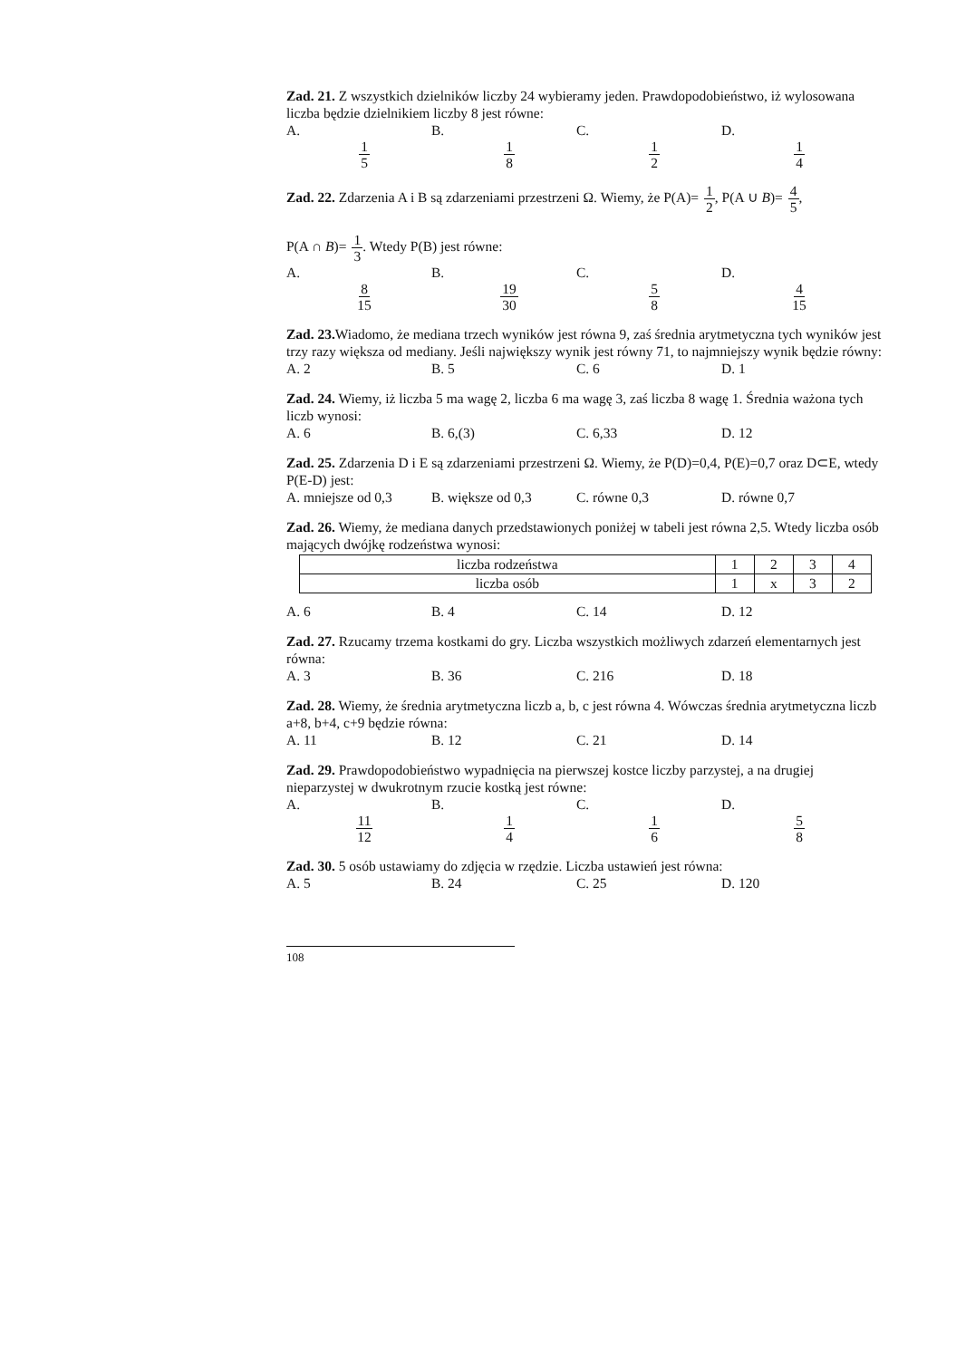Zad. 21. Z wszystkich dzielników liczby 24 wybieramy jeden. Prawdopodobieństwo, iż wylosowana liczba będzie dzielnikiem liczby 8 jest równe:
A. 1 5 B. 1 8 C. 1 2 D. 1 4
Zad. 22. Zdarzenia A i B są zdarzeniami przestrzeni Ω. Wiemy, że P(A)= 1 2, P(A ∪ B)= 4 5,
P(A ∩ B)= 1 3. Wtedy P(B) jest równe:
A. 8 15 B. 19 30 C. 5 8 D. 4 15
Zad. 23. Wiadomo, że mediana trzech wyników jest równa 9, zaś średnia arytmetyczna tych wyników jest trzy razy większa od mediany. Jeśli największy wynik jest równy 71, to najmniejszy wynik będzie równy:
A. 2 B. 5 C. 6 D. 1
Zad. 24. Wiemy, iż liczba 5 ma wagę 2, liczba 6 ma wagę 3, zaś liczba 8 wagę 1. Średnia ważona tych liczb wynosi:
A. 6 B. 6,(3) C. 6,33 D. 12
Zad. 25. Zdarzenia D i E są zdarzeniami przestrzeni Ω. Wiemy, że P(D)=0,4, P(E)=0,7 oraz D⊂E, wtedy P(E-D) jest:
A. mniejsze od 0,3 B. większe od 0,3 C. równe 0,3 D. równe 0,7
Zad. 26. Wiemy, że mediana danych przedstawionych poniżej w tabeli jest równa 2,5. Wtedy liczba osób mających dwójkę rodzeństwa wynosi:
| liczba rodzeństwa | 1 | 2 | 3 | 4 |
| liczba osób | 1 | x | 3 | 2 |
A. 6 B. 4 C. 14 D. 12
Zad. 27. Rzucamy trzema kostkami do gry. Liczba wszystkich możliwych zdarzeń elementarnych jest równa:
A. 3 B. 36 C. 216 D. 18
Zad. 28. Wiemy, że średnia arytmetyczna liczb a, b, c jest równa 4. Wówczas średnia arytmetyczna liczb a+8, b+4, c+9 będzie równa:
A. 11 B. 12 C. 21 D. 14
Zad. 29. Prawdopodobieństwo wypadnięcia na pierwszej kostce liczby parzystej, a na drugiej nieparzystej w dwukrotnym rzucie kostką jest równe:
A. 11 12 B. 1 4 C. 1 6 D. 5 8
Zad. 30. 5 osób ustawiamy do zdjęcia w rzędzie. Liczba ustawień jest równa:
A. 5 B. 24 C. 25 D. 120
108